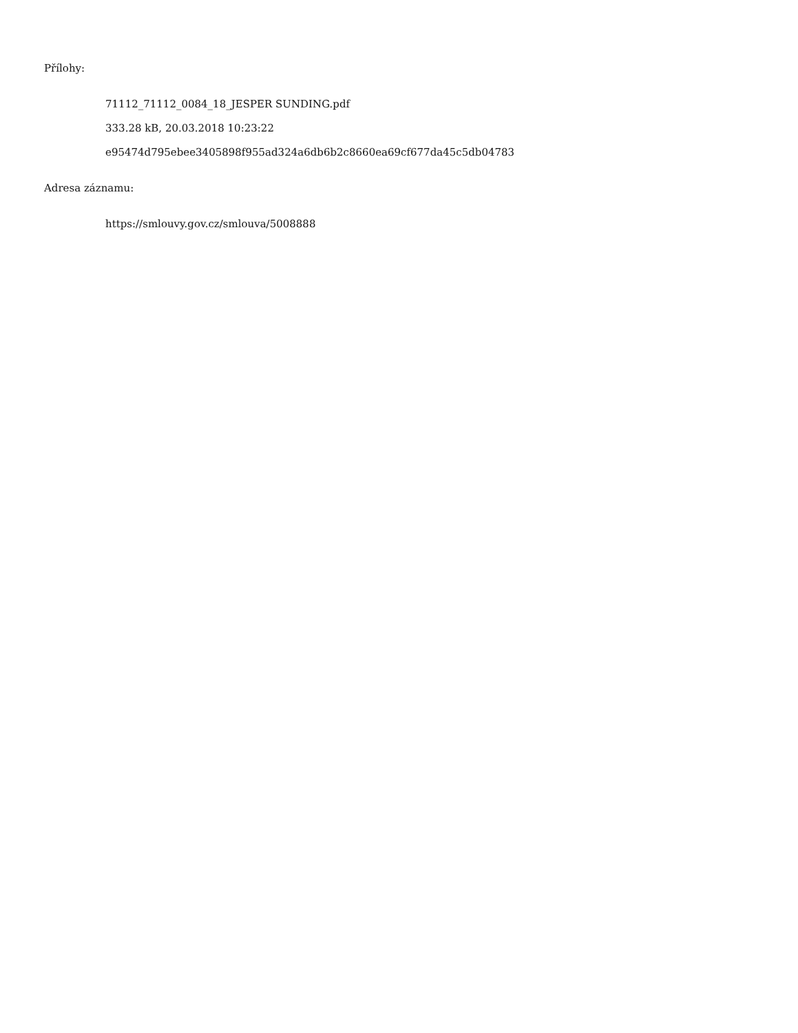Přílohy:
71112_71112_0084_18_JESPER SUNDING.pdf
333.28 kB, 20.03.2018 10:23:22
e95474d795ebee3405898f955ad324a6db6b2c8660ea69cf677da45c5db04783
Adresa záznamu:
https://smlouvy.gov.cz/smlouva/5008888